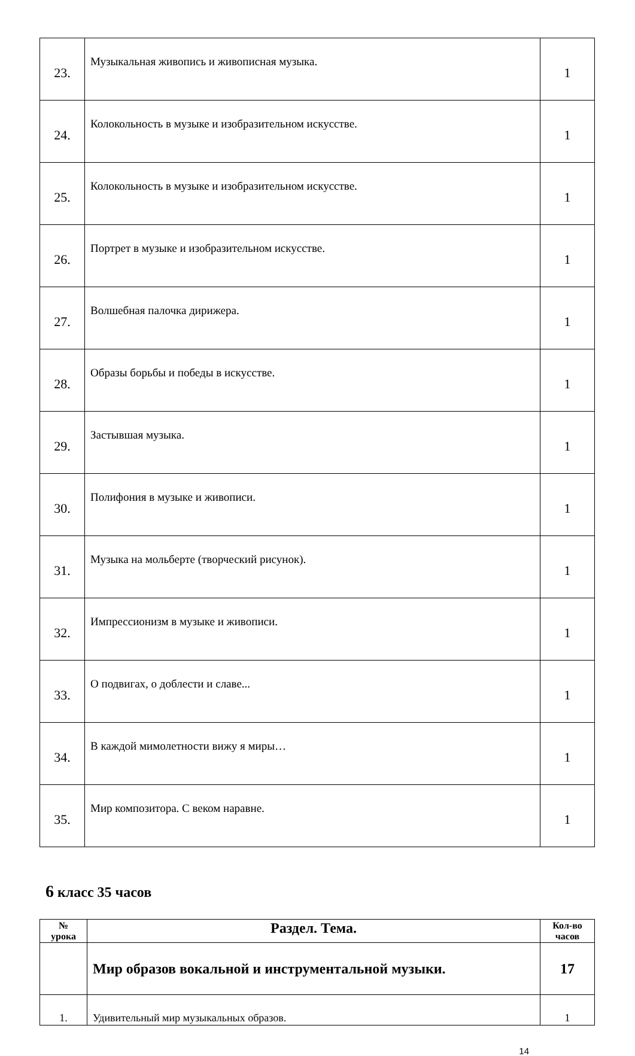| 23. | Музыкальная живопись и живописная музыка. | 1 |
| 24. | Колокольность в музыке и изобразительном искусстве. | 1 |
| 25. | Колокольность в музыке и изобразительном искусстве. | 1 |
| 26. | Портрет в музыке и изобразительном искусстве. | 1 |
| 27. | Волшебная палочка дирижера. | 1 |
| 28. | Образы борьбы и победы в искусстве. | 1 |
| 29. | Застывшая музыка. | 1 |
| 30. | Полифония в музыке и живописи. | 1 |
| 31. | Музыка на мольберте (творческий рисунок). | 1 |
| 32. | Импрессионизм в музыке и живописи. | 1 |
| 33. | О подвигах, о доблести и славе... | 1 |
| 34. | В каждой мимолетности вижу я миры… | 1 |
| 35. | Мир композитора. С веком наравне. | 1 |
6 класс 35 часов
| № урока | Раздел. Тема. | Кол-во часов |
| --- | --- | --- |
| | Мир образов вокальной и инструментальной музыки. | 17 |
| 1. | Удивительный мир музыкальных образов. | 1 |
14